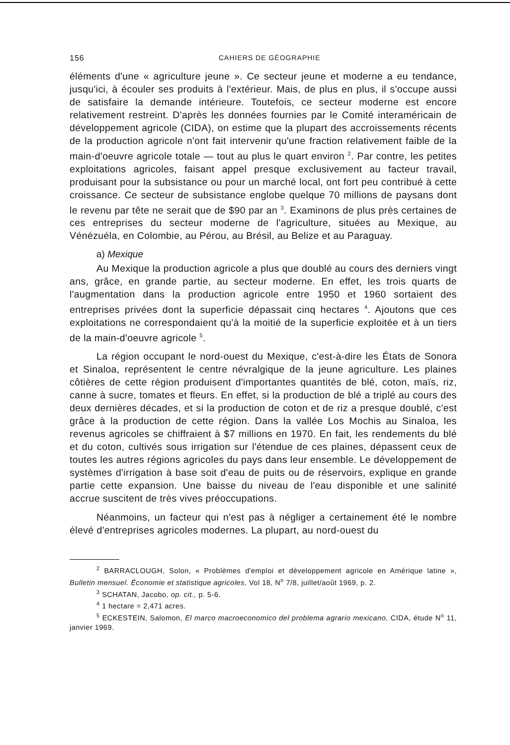156 CAHIERS DE GÉOGRAPHIE
éléments d'une « agriculture jeune ». Ce secteur jeune et moderne a eu tendance, jusqu'ici, à écouler ses produits à l'extérieur. Mais, de plus en plus, il s'occupe aussi de satisfaire la demande intérieure. Toutefois, ce secteur moderne est encore relativement restreint. D'après les données fournies par le Comité interaméricain de développement agricole (CIDA), on estime que la plupart des accroissements récents de la production agricole n'ont fait intervenir qu'une fraction relativement faible de la main-d'oeuvre agricole totale — tout au plus le quart environ <sup>2</sup>. Par contre, les petites exploitations agricoles, faisant appel presque exclusivement au facteur travail, produisant pour la subsistance ou pour un marché local, ont fort peu contribué à cette croissance. Ce secteur de subsistance englobe quelque 70 millions de paysans dont le revenu par tête ne serait que de $90 par an <sup>3</sup>. Examinons de plus près certaines de ces entreprises du secteur moderne de l'agriculture, situées au Mexique, au Vénézuéla, en Colombie, au Pérou, au Brésil, au Belize et au Paraguay.
a) Mexique
Au Mexique la production agricole a plus que doublé au cours des derniers vingt ans, grâce, en grande partie, au secteur moderne. En effet, les trois quarts de l'augmentation dans la production agricole entre 1950 et 1960 sortaient des entreprises privées dont la superficie dépassait cinq hectares <sup>4</sup>. Ajoutons que ces exploitations ne correspondaient qu'à la moitié de la superficie exploitée et à un tiers de la main-d'oeuvre agricole <sup>5</sup>.
La région occupant le nord-ouest du Mexique, c'est-à-dire les États de Sonora et Sinaloa, représentent le centre névralgique de la jeune agriculture. Les plaines côtières de cette région produisent d'importantes quantités de blé, coton, maïs, riz, canne à sucre, tomates et fleurs. En effet, si la production de blé a triplé au cours des deux dernières décades, et si la production de coton et de riz a presque doublé, c'est grâce à la production de cette région. Dans la vallée Los Mochis au Sinaloa, les revenus agricoles se chiffraient à $7 millions en 1970. En fait, les rendements du blé et du coton, cultivés sous irrigation sur l'étendue de ces plaines, dépassent ceux de toutes les autres régions agricoles du pays dans leur ensemble. Le développement de systèmes d'irrigation à base soit d'eau de puits ou de réservoirs, explique en grande partie cette expansion. Une baisse du niveau de l'eau disponible et une salinité accrue suscitent de très vives préoccupations.
Néanmoins, un facteur qui n'est pas à négliger a certainement été le nombre élevé d'entreprises agricoles modernes. La plupart, au nord-ouest du
<sup>2</sup> BARRACLOUGH, Solon, « Problèmes d'emploi et développement agricole en Amérique latine », Bulletin mensuel. Économie et statistique agricoles, Vol 18, N<sup>o</sup> 7/8, juillet/août 1969, p. 2.
<sup>3</sup> SCHATAN, Jacobo, op. cit., p. 5-6.
<sup>4</sup> 1 hectare = 2,471 acres.
<sup>5</sup> ECKESTEIN, Salomon, El marco macroeconomico del problema agrario mexicano, CIDA, étude N<sup>o</sup> 11, janvier 1969.